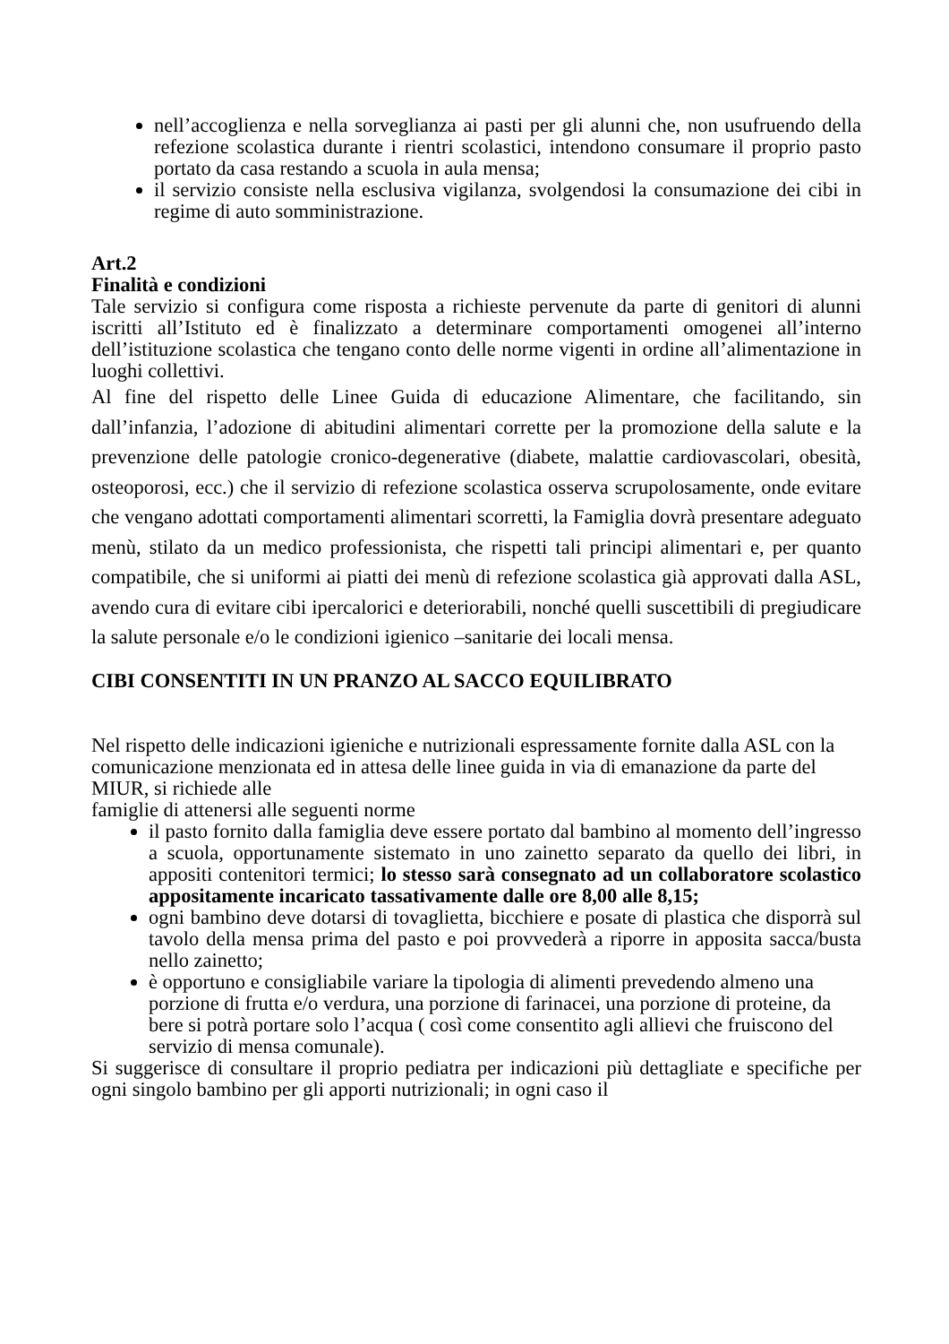nell’accoglienza e nella sorveglianza ai pasti per gli alunni che, non usufruendo della refezione scolastica durante i rientri scolastici, intendono consumare il proprio pasto portato da casa restando a scuola in aula mensa;
il servizio consiste nella esclusiva vigilanza, svolgendosi la consumazione dei cibi in regime di auto somministrazione.
Art.2
Finalità e condizioni
Tale servizio si configura come risposta a richieste pervenute da parte di genitori di alunni iscritti all’Istituto ed è finalizzato a determinare comportamenti omogenei all’interno dell’istituzione scolastica che tengano conto delle norme vigenti in ordine all’alimentazione in luoghi collettivi.
Al fine del rispetto delle Linee Guida di educazione Alimentare, che facilitando, sin dall’infanzia, l’adozione di abitudini alimentari corrette per la promozione della salute e la prevenzione delle patologie cronico-degenerative (diabete, malattie cardiovascolari, obesità, osteoporosi, ecc.) che il servizio di refezione scolastica osserva scrupolosamente, onde evitare che vengano adottati comportamenti alimentari scorretti, la Famiglia dovrà presentare adeguato menù, stilato da un medico professionista, che rispetti tali principi alimentari e, per quanto compatibile, che si uniformi ai piatti dei menù di refezione scolastica già approvati dalla ASL, avendo cura di evitare cibi ipercalorici e deteriorabili, nonché quelli suscettibili di pregiudicare la salute personale e/o le condizioni igienico –sanitarie dei locali mensa.
CIBI CONSENTITI IN UN PRANZO AL SACCO EQUILIBRATO
Nel rispetto delle indicazioni igieniche e nutrizionali espressamente fornite dalla ASL con la comunicazione menzionata ed in attesa delle linee guida in via di emanazione da parte del MIUR, si richiede alle
famiglie di attenersi alle seguenti norme
il pasto fornito dalla famiglia deve essere portato dal bambino al momento dell’ingresso a scuola, opportunamente sistemato in uno zainetto separato da quello dei libri, in appositi contenitori termici; lo stesso sarà consegnato ad un collaboratore scolastico appositamente incaricato tassativamente dalle ore 8,00 alle 8,15;
ogni bambino deve dotarsi di tovaglietta, bicchiere e posate di plastica che disporrà sul tavolo della mensa prima del pasto e poi provvederà a riporre in apposita sacca/busta nello zainetto;
è opportuno e consigliabile variare la tipologia di alimenti prevedendo almeno una porzione di frutta e/o verdura, una porzione di farinacei, una porzione di proteine, da bere si potrà portare solo l’acqua ( così come consentito agli allievi che fruiscono del servizio di mensa comunale).
Si suggerisce di consultare il proprio pediatra per indicazioni più dettagliate e specifiche per ogni singolo bambino per gli apporti nutrizionali; in ogni caso il